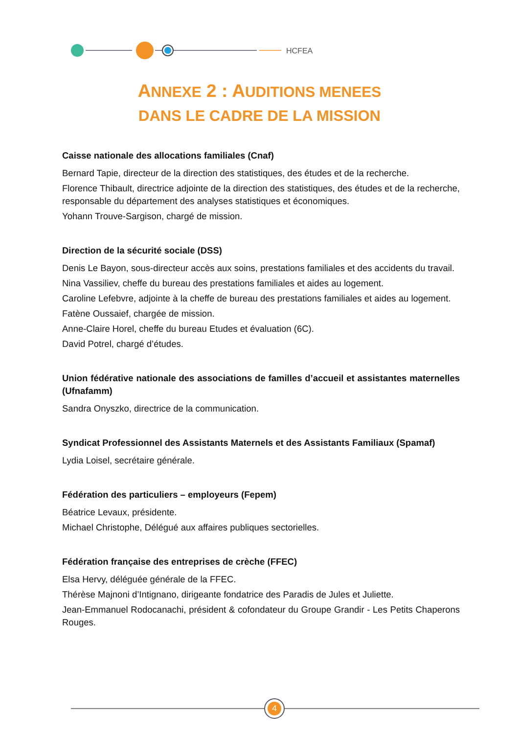HCFEA
ANNEXE 2 : AUDITIONS MENEES
DANS LE CADRE DE LA MISSION
Caisse nationale des allocations familiales (Cnaf)
Bernard Tapie, directeur de la direction des statistiques, des études et de la recherche.
Florence Thibault, directrice adjointe de la direction des statistiques, des études et de la recherche, responsable du département des analyses statistiques et économiques.
Yohann Trouve-Sargison, chargé de mission.
Direction de la sécurité sociale (DSS)
Denis Le Bayon, sous-directeur accès aux soins, prestations familiales et des accidents du travail.
Nina Vassiliev, cheffe du bureau des prestations familiales et aides au logement.
Caroline Lefebvre, adjointe à la cheffe de bureau des prestations familiales et aides au logement.
Fatène Oussaief, chargée de mission.
Anne-Claire Horel, cheffe du bureau Etudes et évaluation (6C).
David Potrel, chargé d’études.
Union fédérative nationale des associations de familles d’accueil et assistantes maternelles (Ufnafamm)
Sandra Onyszko, directrice de la communication.
Syndicat Professionnel des Assistants Maternels et des Assistants Familiaux (Spamaf)
Lydia Loisel, secrétaire générale.
Fédération des particuliers – employeurs (Fepem)
Béatrice Levaux, présidente.
Michael Christophe, Délégué aux affaires publiques sectorielles.
Fédération française des entreprises de crèche (FFEC)
Elsa Hervy, déléguée générale de la FFEC.
Thérèse Majnoni d’Intignano, dirigeante fondatrice des Paradis de Jules et Juliette.
Jean-Emmanuel Rodocanachi, président & cofondateur du Groupe Grandir - Les Petits Chaperons Rouges.
4